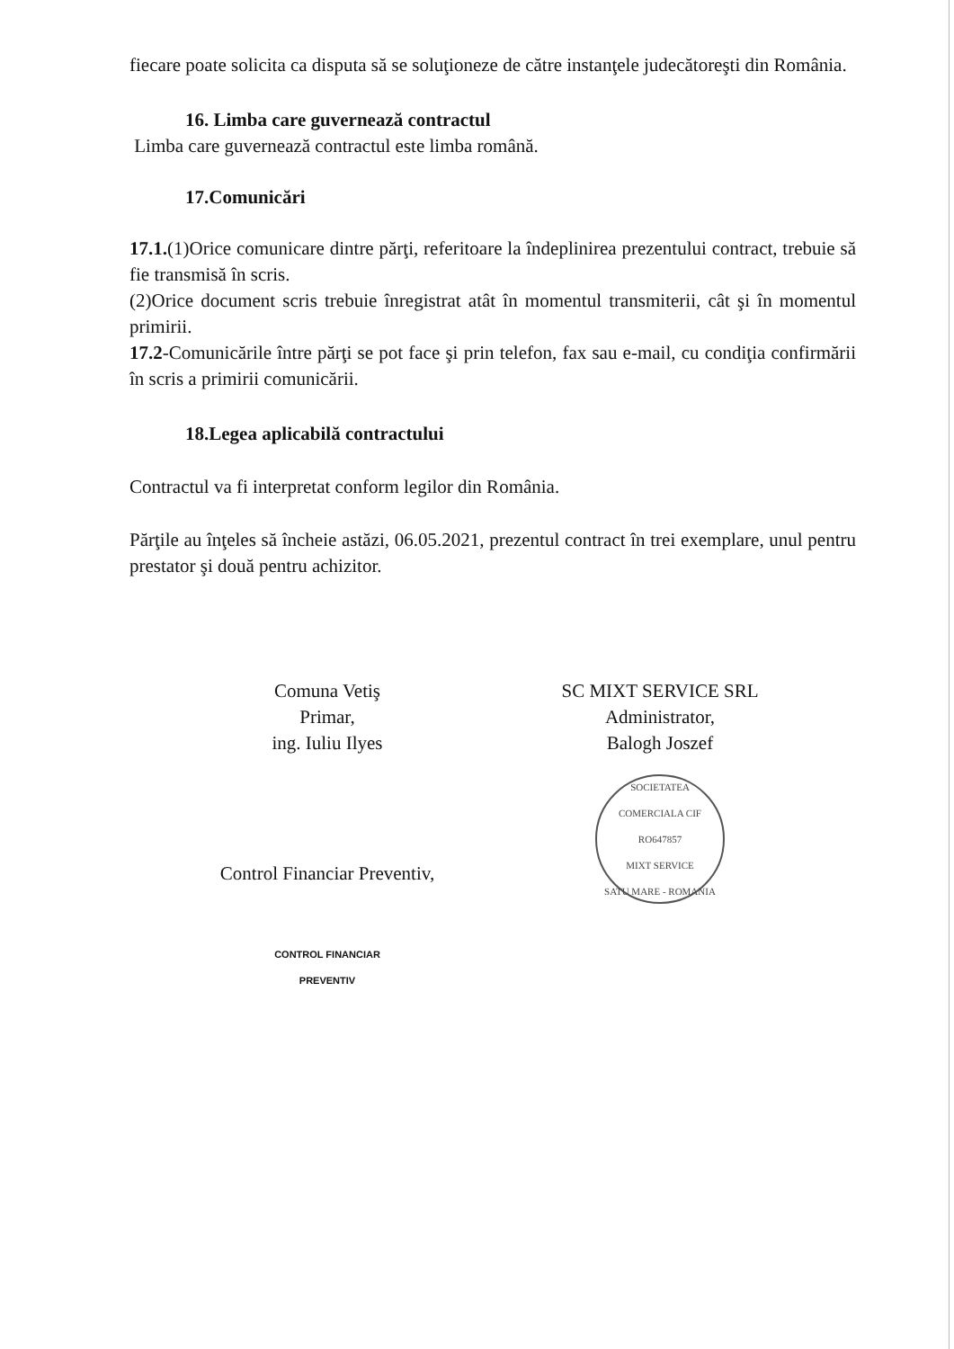fiecare poate solicita ca disputa să se soluţioneze de către instanţele judecătoreşti din România.
16. Limba care guvernează contractul
Limba care guvernează contractul este limba română.
17.Comunicări
17.1.(1)Orice comunicare dintre părţi, referitoare la îndeplinirea prezentului contract, trebuie să fie transmisă în scris.
(2)Orice document scris trebuie înregistrat atât în momentul transmiterii, cât şi în momentul primirii.
17.2-Comunicările între părţi se pot face şi prin telefon, fax sau e-mail, cu condiţia confirmării în scris a primirii comunicării.
18.Legea aplicabilă contractului
Contractul va fi interpretat conform legilor din România.
Părţile au înţeles să încheie astăzi, 06.05.2021, prezentul contract în trei exemplare, unul pentru prestator şi două pentru achizitor.
Comuna Vetiş
Primar,
ing. Iuliu Ilyes
Control Financiar Preventiv,
CONTROL FINANCIAR
PREVENTIV
SC MIXT SERVICE SRL
Administrator,
Balogh Joszef
SOCIETATEA COMERCIALA CIF RO647857
MIXT SERVICE
SATU MARE - ROMANIA